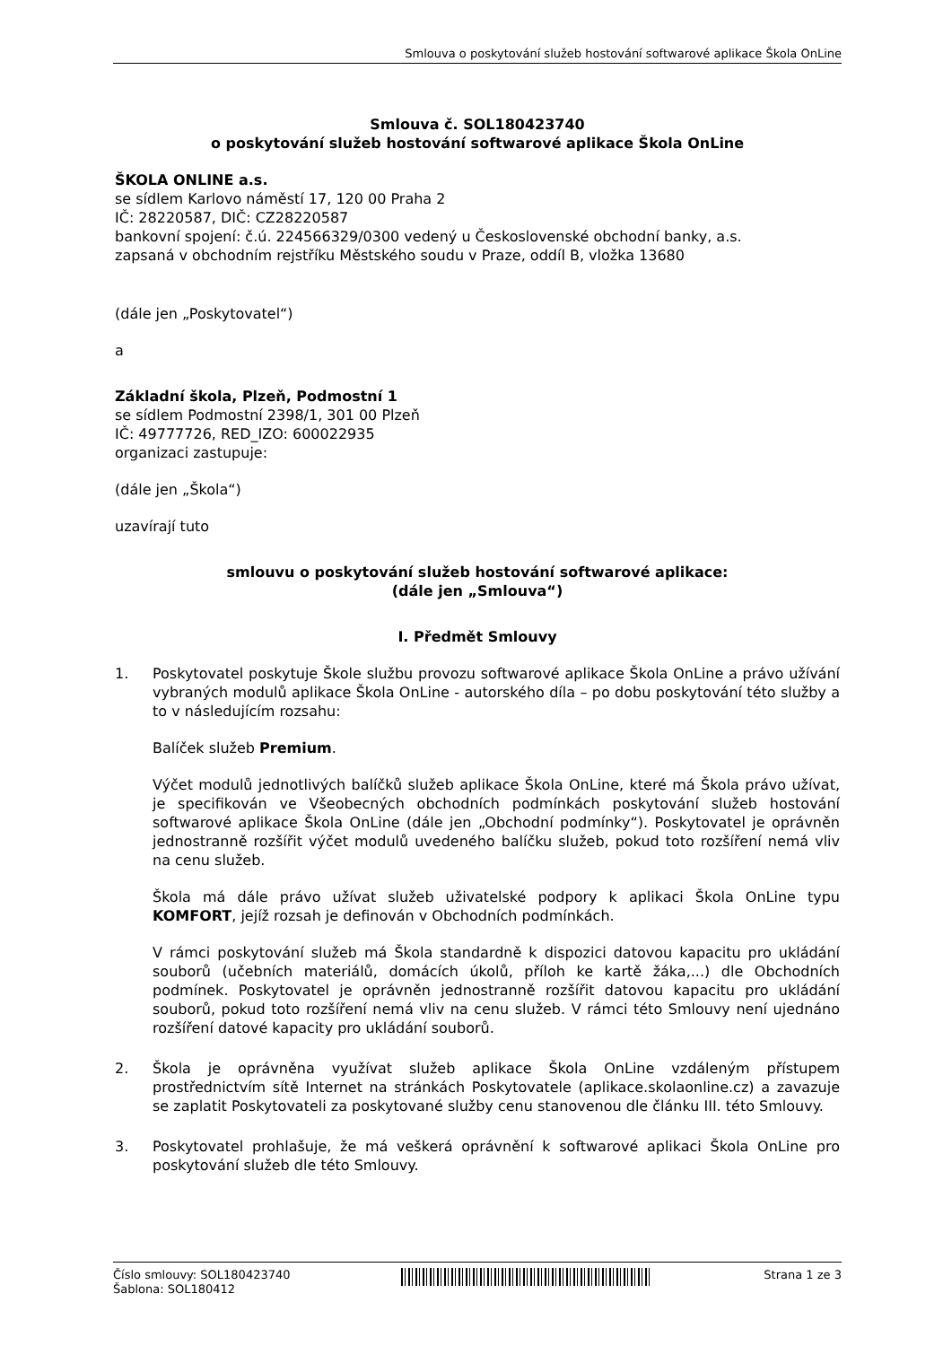Smlouva o poskytování služeb hostování softwarové aplikace Škola OnLine
Smlouva č. SOL180423740
o poskytování služeb hostování softwarové aplikace Škola OnLine
ŠKOLA ONLINE a.s.
se sídlem Karlovo náměstí 17, 120 00 Praha 2
IČ: 28220587, DIČ: CZ28220587
bankovní spojení: č.ú. 224566329/0300 vedený u Československé obchodní banky, a.s.
zapsaná v obchodním rejstříku Městského soudu v Praze, oddíl B, vložka 13680
(dále jen „Poskytovatel“)
a
Základní škola, Plzeň, Podmostní 1
se sídlem Podmostní 2398/1, 301 00 Plzeň
IČ: 49777726, RED_IZO: 600022935
organizaci zastupuje:
(dále jen „Škola“)
uzavírají tuto
smlouvu o poskytování služeb hostování softwarové aplikace:
(dále jen „Smlouva“)
I. Předmět Smlouvy
1. Poskytovatel poskytuje Škole službu provozu softwarové aplikace Škola OnLine a právo užívání vybraných modulů aplikace Škola OnLine - autorského díla – po dobu poskytování této služby a to v následujícím rozsahu:
Balíček služeb Premium.
Výčet modulů jednotlivých balíčků služeb aplikace Škola OnLine, které má Škola právo užívat, je specifikován ve Všeobecných obchodních podmínkách poskytování služeb hostování softwarové aplikace Škola OnLine (dále jen „Obchodní podmínky“). Poskytovatel je oprávněn jednostranně rozšířit výčet modulů uvedeného balíčku služeb, pokud toto rozšíření nemá vliv na cenu služeb.
Škola má dále právo užívat služeb uživatelské podpory k aplikaci Škola OnLine typu KOMFORT, jejíž rozsah je definován v Obchodních podmínkách.
V rámci poskytování služeb má Škola standardně k dispozici datovou kapacitu pro ukládání souborů (učebních materiálů, domácích úkolů, příloh ke kartě žáka,...) dle Obchodních podmínek. Poskytovatel je oprávněn jednostranně rozšířit datovou kapacitu pro ukládání souborů, pokud toto rozšíření nemá vliv na cenu služeb. V rámci této Smlouvy není ujednáno rozšíření datové kapacity pro ukládání souborů.
2. Škola je oprávněna využívat služeb aplikace Škola OnLine vzdáleným přístupem prostřednictvím sítě Internet na stránkách Poskytovatele (aplikace.skolaonline.cz) a zavazuje se zaplatit Poskytovateli za poskytované služby cenu stanovenou dle článku III. této Smlouvy.
3. Poskytovatel prohlašuje, že má veškerá oprávnění k softwarové aplikaci Škola OnLine pro poskytování služeb dle této Smlouvy.
Číslo smlouvy: SOL180423740
Šablona: SOL180412
Strana 1 ze 3